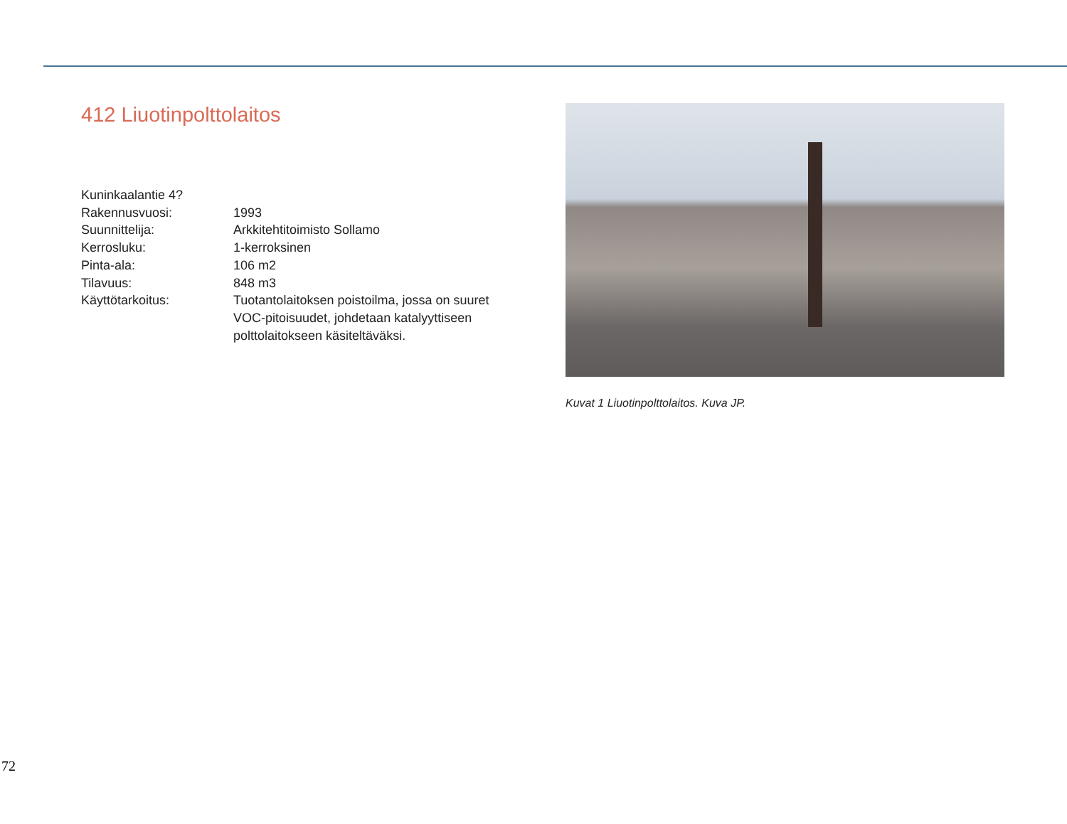412 Liuotinpolttolaitos
Kuninkaalantie 4?
Rakennusvuosi: 1993
Suunnittelija: Arkkitehtitoimisto Sollamo
Kerrosluku: 1-kerroksinen
Pinta-ala: 106 m2
Tilavuus: 848 m3
Käyttötarkoitus: Tuotantolaitoksen poistoilma, jossa on suuret VOC-pitoisuudet, johdetaan katalyyttiseen polttolaitokseen käsiteltäväksi.
Kuvat 1 Liuotinpolttolaitos. Kuva JP.
72